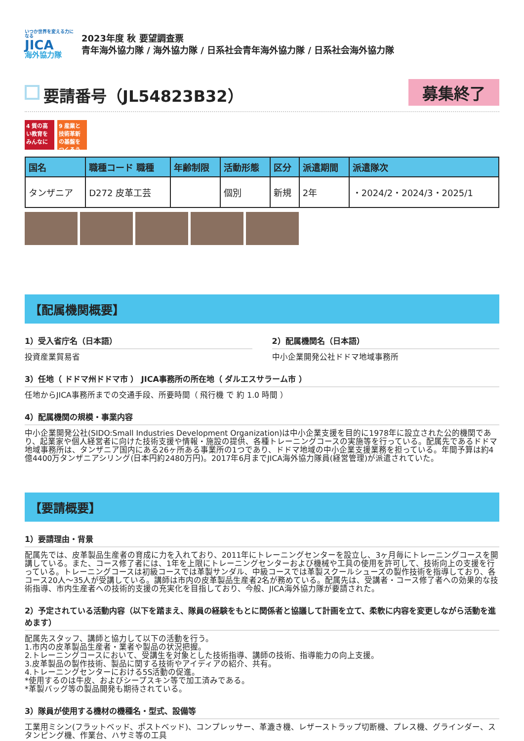いつか世界を変える力になる
JICA
海外協力隊
2023年度 秋 要望調査票
青年海外協力隊 / 海外協力隊 / 日系社会青年海外協力隊 / 日系社会海外協力隊
要請番号（JL54823B32）
募集終了
4 質の高い教育をみんなに
9 産業と技術革新の基盤をつくろう
| 国名 | 職種コード 職種 | 年齢制限 | 活動形態 | 区分 | 派遣期間 | 派遣隊次 |
| --- | --- | --- | --- | --- | --- | --- |
| タンザニア | D272 皮革工芸 | | 個別 | 新規 | 2年 | ・2024/2・2024/3・2025/1 |
【配属機関概要】
1）受入省庁名（日本語）
投資産業貿易省
2）配属機関名（日本語）
中小企業開発公社ドドマ地域事務所
3）任地（ ドドマ州ドドマ市 ） JICA事務所の所在地（ ダルエスサラーム市 ）
任地からJICA事務所までの交通手段、所要時間（ 飛行機 で 約 1.0 時間 ）
4）配属機関の規模・事業内容
中小企業開発公社(SIDO:Small Industries Development Organization)は中小企業支援を目的に1978年に設立された公的機関であり、起業家や個人経営者に向けた技術支援や情報・施設の提供、各種トレーニングコースの実施等を行っている。配属先であるドドマ地域事務所は、タンザニア国内にある26ヶ所ある事業所の1つであり、ドドマ地域の中小企業支援業務を担っている。年間予算は約4億4400万タンザニアシリング(日本円約2480万円)。2017年6月までJICA海外協力隊員(経営管理)が派遣されていた。
【要請概要】
1）要請理由・背景
配属先では、皮革製品生産者の育成に力を入れており、2011年にトレーニングセンターを設立し、3ヶ月毎にトレーニングコースを開講している。また、コース修了者には、1年を上限にトレーニングセンターおよび機械や工具の使用を許可して、技術向上の支援を行っている。トレーニングコースは初級コースでは革製サンダル、中級コースでは革製スクールシューズの製作技術を指導しており、各コース20人～35人が受講している。講師は市内の皮革製品生産者2名が務めている。配属先は、受講者・コース修了者への効果的な技術指導、市内生産者への技術的支援の充実化を目指しており、今般、JICA海外協力隊が要請された。
2）予定されている活動内容（以下を踏まえ、隊員の経験をもとに関係者と協議して計画を立て、柔軟に内容を変更しながら活動を進めます）
配属先スタッフ、講師と協力して以下の活動を行う。
1.市内の皮革製品生産者・業者や製品の状況把握。
2.トレーニングコースにおいて、受講生を対象とした技術指導、講師の技術、指導能力の向上支援。
3.皮革製品の製作技術、製品に関する技術やアイディアの紹介、共有。
4.トレーニングセンターにおける5S活動の促進。
*使用するのは牛皮、およびシープスキン等で加工済みである。
*革製バッグ等の製品開発も期待されている。
3）隊員が使用する機材の機種名・型式、設備等
工業用ミシン(フラットベッド、ポストベッド)、コンプレッサー、革漉き機、レザーストラップ切断機、プレス機、グラインダー、スタンピング機、作業台、ハサミ等の工具